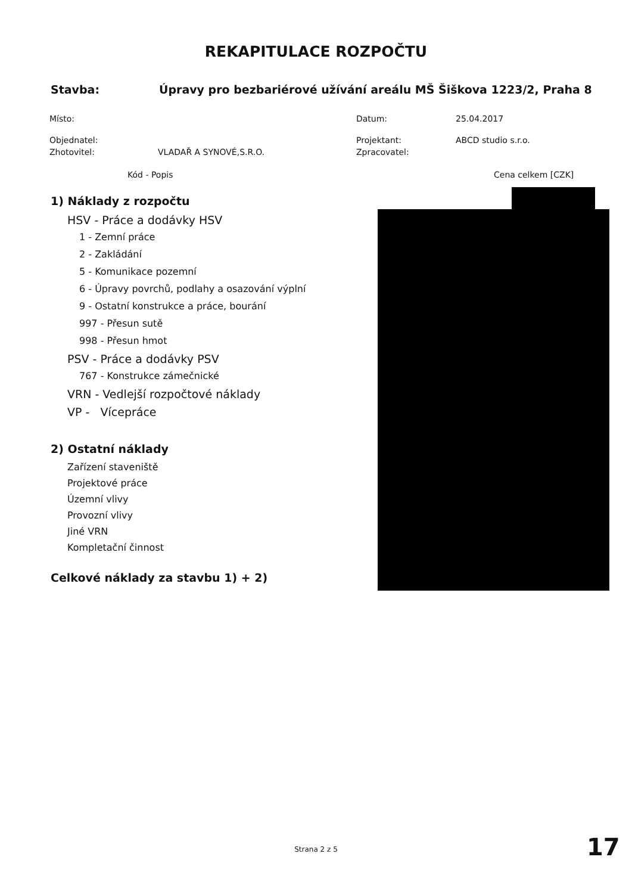REKAPITULACE ROZPOČTU
Stavba: Úpravy pro bezbariérové užívání areálu MŠ Šiškova 1223/2, Praha 8
| Místo: | | Datum: | 25.04.2017 |
| Objednatel: | | Projektant: | ABCD studio s.r.o. |
| Zhotovitel: | VLADAŘ A SYNOVÉ,S.R.O. | Zpracovatel: | |
Kód - Popis Cena celkem [CZK]
1) Náklady z rozpočtu
HSV - Práce a dodávky HSV
1 - Zemní práce
2 - Zakládání
5 - Komunikace pozemní
6 - Úpravy povrchů, podlahy a osazování výplní
9 - Ostatní konstrukce a práce, bourání
997 - Přesun sutě
998 - Přesun hmot
PSV - Práce a dodávky PSV
767 - Konstrukce zámečnické
VRN - Vedlejší rozpočtové náklady
VP - Vícepráce
2) Ostatní náklady
Zařízení staveniště
Projektové práce
Územní vlivy
Provozní vlivy
Jiné VRN
Kompletační činnost
Celkové náklady za stavbu 1) + 2)
Strana 2 z 5 17